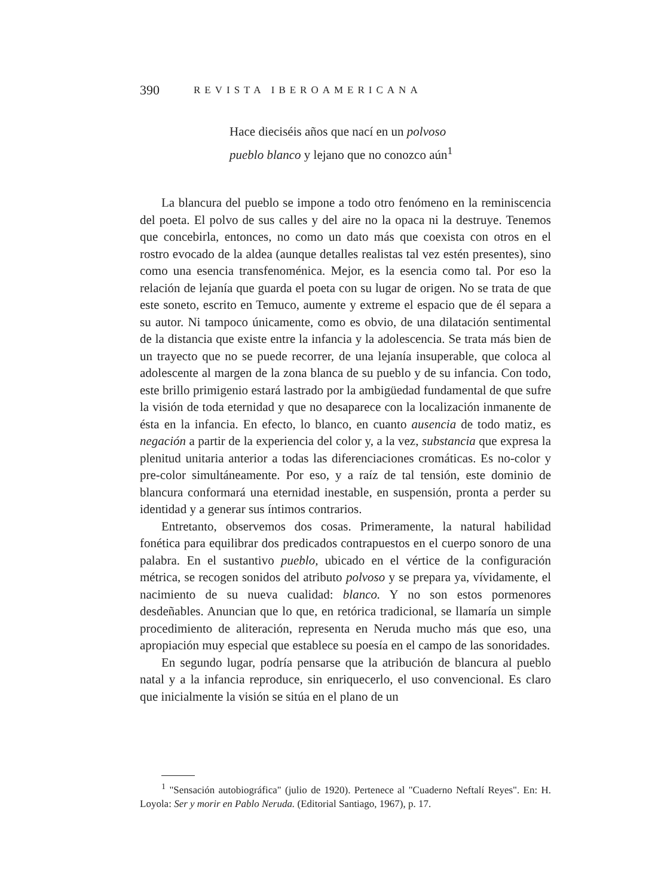390 REVISTA IBEROAMERICANA
Hace dieciséis años que nací en un polvoso
pueblo blanco y lejano que no conozco aún<sup>1</sup>
La blancura del pueblo se impone a todo otro fenómeno en la reminiscencia del poeta. El polvo de sus calles y del aire no la opaca ni la destruye. Tenemos que concebirla, entonces, no como un dato más que coexista con otros en el rostro evocado de la aldea (aunque detalles realistas tal vez estén presentes), sino como una esencia transfenoménica. Mejor, es la esencia como tal. Por eso la relación de lejanía que guarda el poeta con su lugar de origen. No se trata de que este soneto, escrito en Temuco, aumente y extreme el espacio que de él separa a su autor. Ni tampoco únicamente, como es obvio, de una dilatación sentimental de la distancia que existe entre la infancia y la adolescencia. Se trata más bien de un trayecto que no se puede recorrer, de una lejanía insuperable, que coloca al adolescente al margen de la zona blanca de su pueblo y de su infancia. Con todo, este brillo primigenio estará lastrado por la ambigüedad fundamental de que sufre la visión de toda eternidad y que no desaparece con la localización inmanente de ésta en la infancia. En efecto, lo blanco, en cuanto ausencia de todo matiz, es negación a partir de la experiencia del color y, a la vez, substancia que expresa la plenitud unitaria anterior a todas las diferenciaciones cromáticas. Es no-color y pre-color simultáneamente. Por eso, y a raíz de tal tensión, este dominio de blancura conformará una eternidad inestable, en suspensión, pronta a perder su identidad y a generar sus íntimos contrarios.
Entretanto, observemos dos cosas. Primeramente, la natural habilidad fonética para equilibrar dos predicados contrapuestos en el cuerpo sonoro de una palabra. En el sustantivo pueblo, ubicado en el vértice de la configuración métrica, se recogen sonidos del atributo polvoso y se prepara ya, vívidamente, el nacimiento de su nueva cualidad: blanco. Y no son estos pormenores desdeñables. Anuncian que lo que, en retórica tradicional, se llamaría un simple procedimiento de aliteración, representa en Neruda mucho más que eso, una apropiación muy especial que establece su poesía en el campo de las sonoridades.
En segundo lugar, podría pensarse que la atribución de blancura al pueblo natal y a la infancia reproduce, sin enriquecerlo, el uso convencional. Es claro que inicialmente la visión se sitúa en el plano de un
<sup>1</sup> "Sensación autobiográfica" (julio de 1920). Pertenece al "Cuaderno Neftalí Reyes". En: H. Loyola: Ser y morir en Pablo Neruda. (Editorial Santiago, 1967), p. 17.